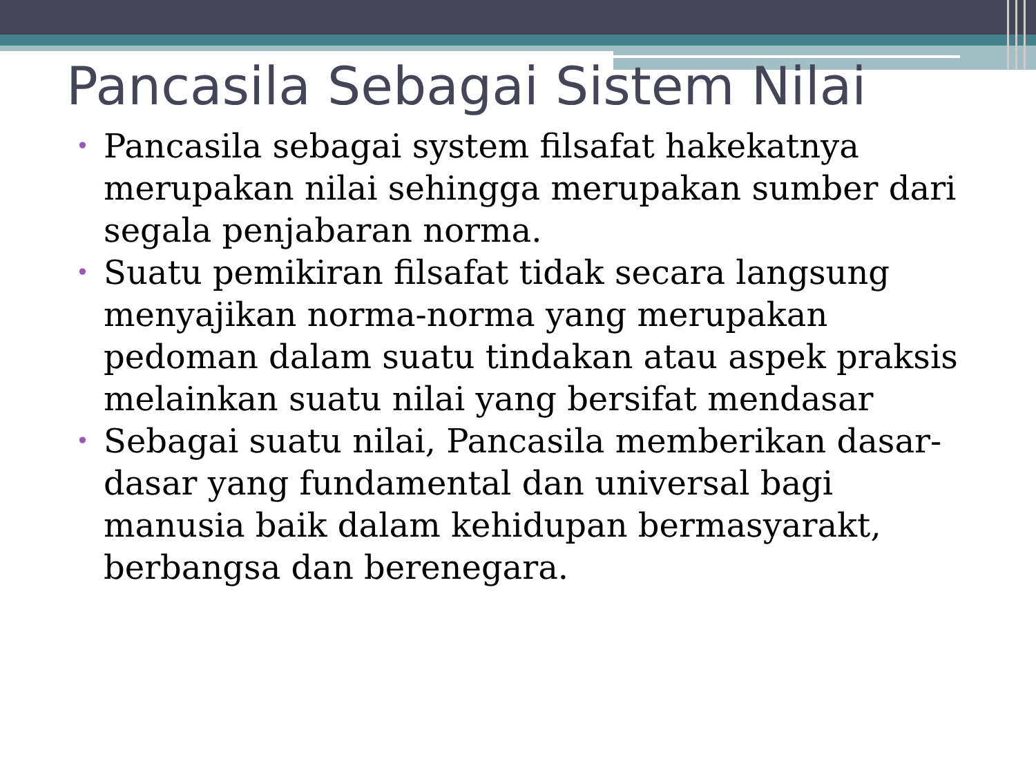Pancasila Sebagai Sistem Nilai
• Pancasila sebagai system filsafat hakekatnya merupakan nilai sehingga merupakan sumber dari segala penjabaran norma.
• Suatu pemikiran filsafat tidak secara langsung menyajikan norma-norma yang merupakan pedoman dalam suatu tindakan atau aspek praksis melainkan suatu nilai yang bersifat mendasar
• Sebagai suatu nilai, Pancasila memberikan dasar-dasar yang fundamental dan universal bagi manusia baik dalam kehidupan bermasyarakt, berbangsa dan berenegara.